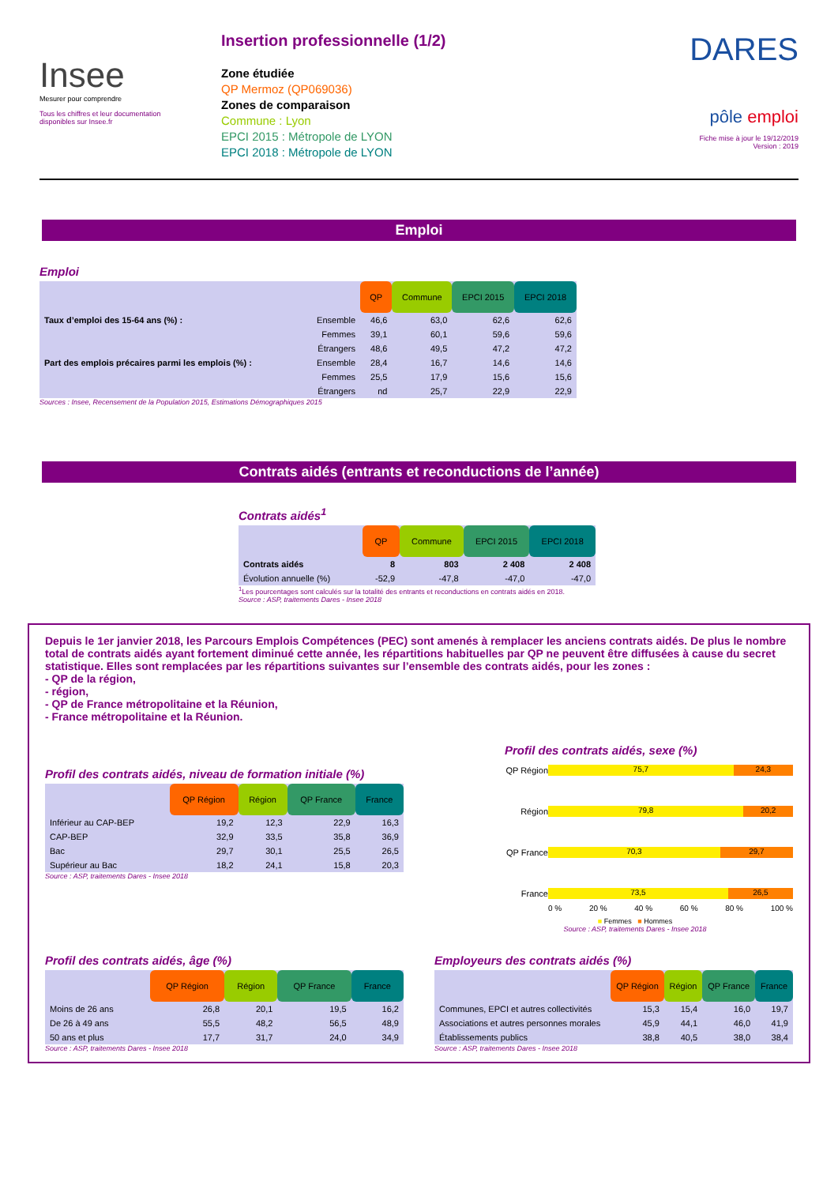Insee
Mesurer pour comprendre
Tous les chiffres et leur documentation disponibles sur Insee.fr
Insertion professionnelle (1/2)
Zone étudiée
QP Mermoz (QP069036)
Zones de comparaison
Commune : Lyon
EPCI 2015 : Métropole de LYON
EPCI 2018 : Métropole de LYON
DARES
pôle emploi
Fiche mise à jour le 19/12/2019
Version : 2019
Emploi
Emploi
| | | QP | Commune | EPCI 2015 | EPCI 2018 |
| Taux d’emploi des 15-64 ans (%) : | Ensemble | 46,6 | 63,0 | 62,6 | 62,6 |
| | Femmes | 39,1 | 60,1 | 59,6 | 59,6 |
| | Étrangers | 48,6 | 49,5 | 47,2 | 47,2 |
| Part des emplois précaires parmi les emplois (%) : | Ensemble | 28,4 | 16,7 | 14,6 | 14,6 |
| | Femmes | 25,5 | 17,9 | 15,6 | 15,6 |
| | Étrangers | nd | 25,7 | 22,9 | 22,9 |
Sources : Insee, Recensement de la Population 2015, Estimations Démographiques 2015
Contrats aidés (entrants et reconductions de l’année)
Contrats aidés<sup>1</sup>
| | QP | Commune | EPCI 2015 | EPCI 2018 |
| Contrats aidés | 8 | 803 | 2 408 | 2 408 |
| Évolution annuelle (%) | -52,9 | -47,8 | -47,0 | -47,0 |
<sup>1</sup> Les pourcentages sont calculés sur la totalité des entrants et reconductions en contrats aidés en 2018.
Source : ASP, traitements Dares - Insee 2018
Depuis le 1er janvier 2018, les Parcours Emplois Compétences (PEC) sont amenés à remplacer les anciens contrats aidés. De plus le nombre total de contrats aidés ayant fortement diminué cette année, les répartitions habituelles par QP ne peuvent être diffusées à cause du secret statistique. Elles sont remplacées par les répartitions suivantes sur l’ensemble des contrats aidés, pour les zones :
- QP de la région,
- région,
- QP de France métropolitaine et la Réunion,
- France métropolitaine et la Réunion.
Profil des contrats aidés, niveau de formation initiale (%)
| | QP Région | Région | QP France | France |
| Inférieur au CAP-BEP | 19,2 | 12,3 | 22,9 | 16,3 |
| CAP-BEP | 32,9 | 33,5 | 35,8 | 36,9 |
| Bac | 29,7 | 30,1 | 25,5 | 26,5 |
| Supérieur au Bac | 18,2 | 24,1 | 15,8 | 20,3 |
Source : ASP, traitements Dares - Insee 2018
Profil des contrats aidés, sexe (%)
QP Région
75,7 24,3
Région
79,8 20,2
QP France
70,3 29,7
France
73,5 26,5
0 % 20 % 40 % 60 % 80 % 100 %
■ Femmes ■ Hommes
Source : ASP, traitements Dares - Insee 2018
Profil des contrats aidés, âge (%)
| | QP Région | Région | QP France | France |
| Moins de 26 ans | 26,8 | 20,1 | 19,5 | 16,2 |
| De 26 à 49 ans | 55,5 | 48,2 | 56,5 | 48,9 |
| 50 ans et plus | 17,7 | 31,7 | 24,0 | 34,9 |
Source : ASP, traitements Dares - Insee 2018
Employeurs des contrats aidés (%)
| | QP Région | Région | QP France | France |
| Communes, EPCI et autres collectivités | 15,3 | 15,4 | 16,0 | 19,7 |
| Associations et autres personnes morales | 45,9 | 44,1 | 46,0 | 41,9 |
| Établissements publics | 38,8 | 40,5 | 38,0 | 38,4 |
Source : ASP, traitements Dares - Insee 2018